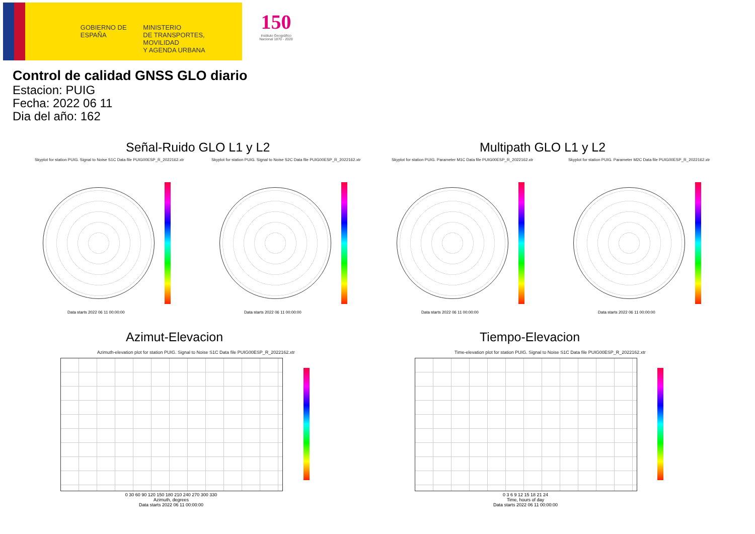GOBIERNO DE ESPAÑA
MINISTERIO
DE TRANSPORTES, MOVILIDAD
Y AGENDA URBANA
150
Instituto Geográfico Nacional 1870 - 2020
Control de calidad GNSS GLO diario
Estacion: PUIG
Fecha: 2022 06 11
Dia del año: 162
Señal-Ruido GLO L1 y L2 Multipath GLO L1 y L2
Skyplot for station PUIG. Signal to Noise S1C Data file PUIG00ESP_R_2022162.xtr
Skyplot for station PUIG. Signal to Noise S2C Data file PUIG00ESP_R_2022162.xtr
Skyplot for station PUIG. Parameter M1C Data file PUIG00ESP_R_2022162.xtr
Skyplot for station PUIG. Parameter M2C Data file PUIG00ESP_R_2022162.xtr
Data starts 2022 06 11 00:00:00
Data starts 2022 06 11 00:00:00
Data starts 2022 06 11 00:00:00
Data starts 2022 06 11 00:00:00
Azimut-Elevacion Tiempo-Elevacion
Azimuth-elevation plot for station PUIG. Signal to Noise S1C Data file PUIG00ESP_R_2022162.xtr
Time-elevation plot for station PUIG. Signal to Noise S1C Data file PUIG00ESP_R_2022162.xtr
0 30 60 90 120 150 180 210 240 270 300 330
Azimuth, degrees
Data starts 2022 06 11 00:00:00
0 3 6 9 12 15 18 21 24
Time, hours of day
Data starts 2022 06 11 00:00:00